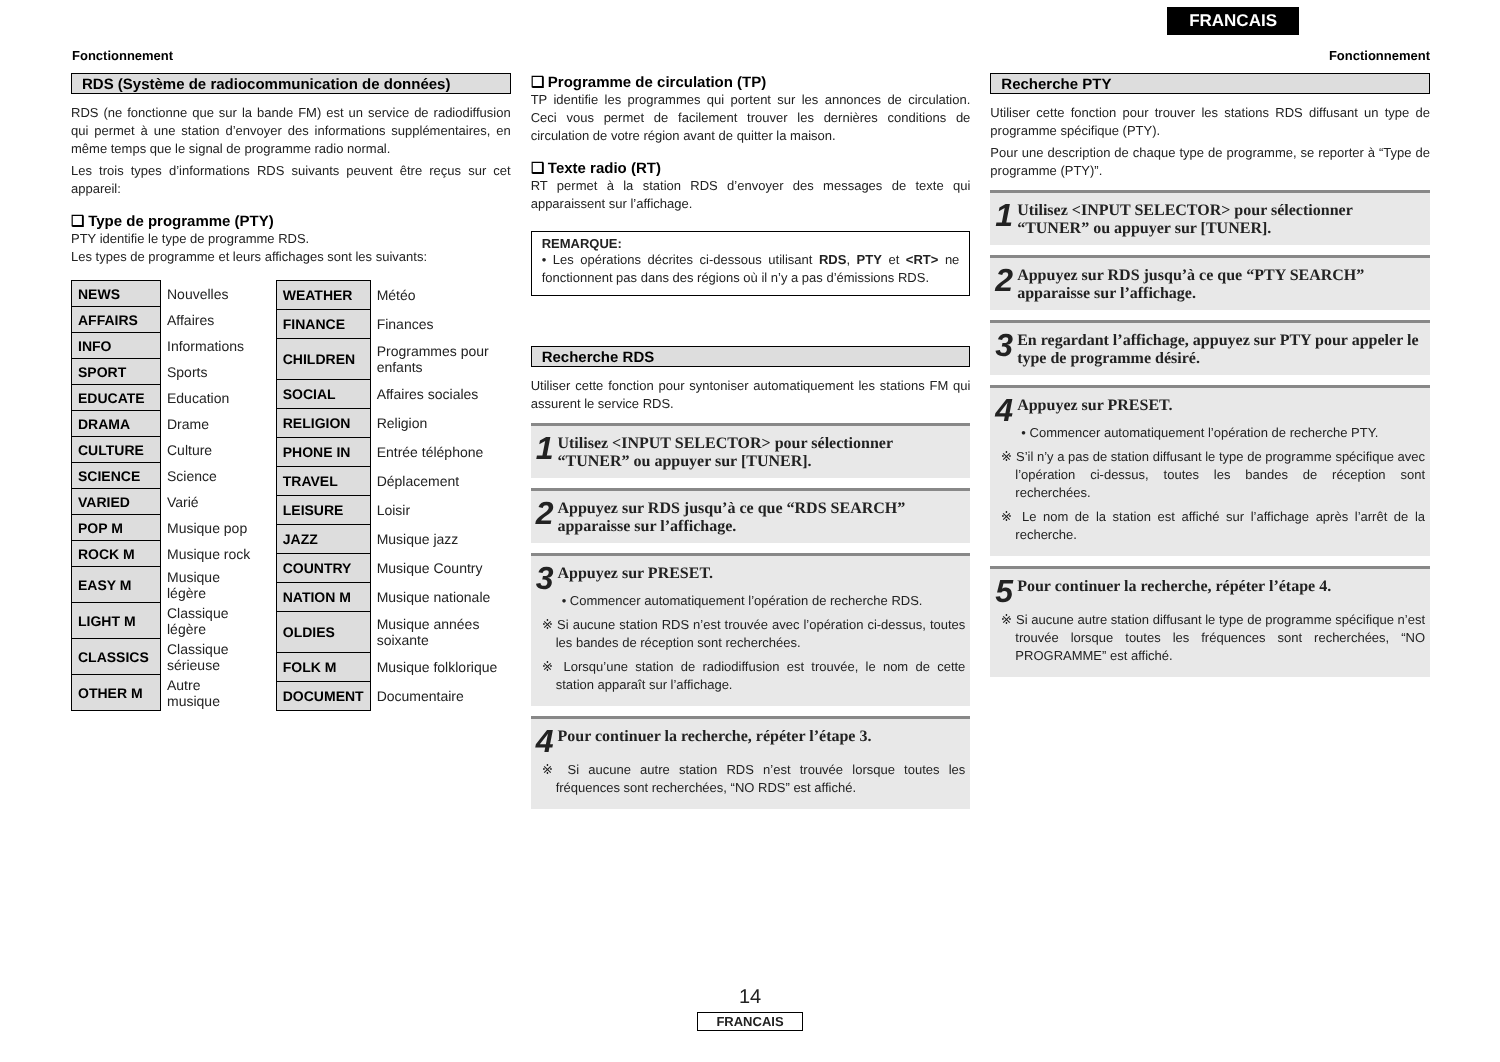FRANCAIS
Fonctionnement Fonctionnement
RDS (Système de radiocommunication de données)
RDS (ne fonctionne que sur la bande FM) est un service de radiodiffusion qui permet à une station d’envoyer des informations supplémentaires, en même temps que le signal de programme radio normal.
Les trois types d’informations RDS suivants peuvent être reçus sur cet appareil:
❑ Type de programme (PTY)
PTY identifie le type de programme RDS.
Les types de programme et leurs affichages sont les suivants:
| NEWS | Nouvelles |
| AFFAIRS | Affaires |
| INFO | Informations |
| SPORT | Sports |
| EDUCATE | Education |
| DRAMA | Drame |
| CULTURE | Culture |
| SCIENCE | Science |
| VARIED | Varié |
| POP M | Musique pop |
| ROCK M | Musique rock |
| EASY M | Musique légère |
| LIGHT M | Classique légère |
| CLASSICS | Classique sérieuse |
| OTHER M | Autre musique |
| WEATHER | Météo |
| FINANCE | Finances |
| CHILDREN | Programmes pour enfants |
| SOCIAL | Affaires sociales |
| RELIGION | Religion |
| PHONE IN | Entrée téléphone |
| TRAVEL | Déplacement |
| LEISURE | Loisir |
| JAZZ | Musique jazz |
| COUNTRY | Musique Country |
| NATION M | Musique nationale |
| OLDIES | Musique années soixante |
| FOLK M | Musique folklorique |
| DOCUMENT | Documentaire |
❑ Programme de circulation (TP)
TP identifie les programmes qui portent sur les annonces de circulation. Ceci vous permet de facilement trouver les dernières conditions de circulation de votre région avant de quitter la maison.
❑ Texte radio (RT)
RT permet à la station RDS d’envoyer des messages de texte qui apparaissent sur l’affichage.
REMARQUE:
• Les opérations décrites ci-dessous utilisant RDS, PTY et <RT> ne fonctionnent pas dans des régions où il n’y a pas d’émissions RDS.
Recherche RDS
Utiliser cette fonction pour syntoniser automatiquement les stations FM qui assurent le service RDS.
1 Utilisez <INPUT SELECTOR> pour sélectionner “TUNER” ou appuyer sur [TUNER].
2 Appuyez sur RDS jusqu’à ce que “RDS SEARCH” apparaisse sur l’affichage.
3 Appuyez sur PRESET.
• Commencer automatiquement l’opération de recherche RDS.
※ Si aucune station RDS n’est trouvée avec l’opération ci-dessus, toutes les bandes de réception sont recherchées.
※ Lorsqu’une station de radiodiffusion est trouvée, le nom de cette station apparaît sur l’affichage.
4 Pour continuer la recherche, répéter l’étape 3.
※ Si aucune autre station RDS n’est trouvée lorsque toutes les fréquences sont recherchées, “NO RDS” est affiché.
Recherche PTY
Utiliser cette fonction pour trouver les stations RDS diffusant un type de programme spécifique (PTY).
Pour une description de chaque type de programme, se reporter à “Type de programme (PTY)”.
1 Utilisez <INPUT SELECTOR> pour sélectionner “TUNER” ou appuyer sur [TUNER].
2 Appuyez sur RDS jusqu’à ce que “PTY SEARCH” apparaisse sur l’affichage.
3 En regardant l’affichage, appuyez sur PTY pour appeler le type de programme désiré.
4 Appuyez sur PRESET.
• Commencer automatiquement l’opération de recherche PTY.
※ S’il n’y a pas de station diffusant le type de programme spécifique avec l’opération ci-dessus, toutes les bandes de réception sont recherchées.
※ Le nom de la station est affiché sur l’affichage après l’arrêt de la recherche.
5 Pour continuer la recherche, répéter l’étape 4.
※ Si aucune autre station diffusant le type de programme spécifique n’est trouvée lorsque toutes les fréquences sont recherchées, “NO PROGRAMME” est affiché.
14
FRANCAIS